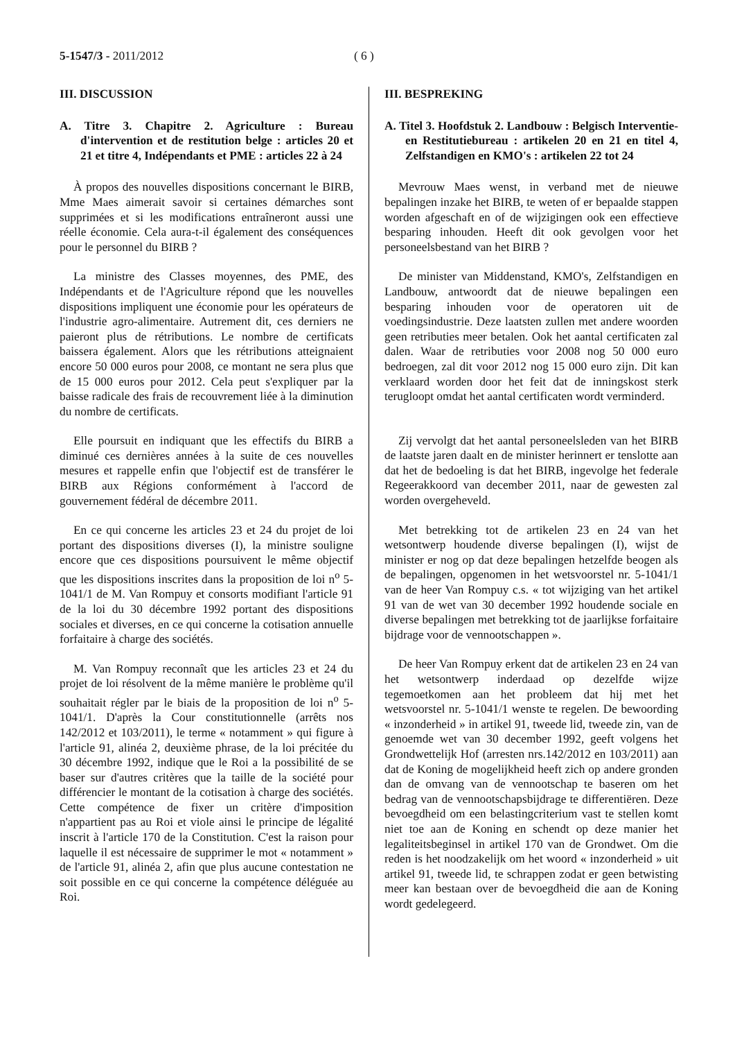5-1547/3 - 2011/2012 ( 6 )
III. DISCUSSION
A. Titre 3. Chapitre 2. Agriculture : Bureau d'intervention et de restitution belge : articles 20 et 21 et titre 4, Indépendants et PME : articles 22 à 24
À propos des nouvelles dispositions concernant le BIRB, Mme Maes aimerait savoir si certaines démarches sont supprimées et si les modifications entraîneront aussi une réelle économie. Cela aura-t-il également des conséquences pour le personnel du BIRB ?
La ministre des Classes moyennes, des PME, des Indépendants et de l'Agriculture répond que les nouvelles dispositions impliquent une économie pour les opérateurs de l'industrie agro-alimentaire. Autrement dit, ces derniers ne paieront plus de rétributions. Le nombre de certificats baissera également. Alors que les rétributions atteignaient encore 50 000 euros pour 2008, ce montant ne sera plus que de 15 000 euros pour 2012. Cela peut s'expliquer par la baisse radicale des frais de recouvrement liée à la diminution du nombre de certificats.
Elle poursuit en indiquant que les effectifs du BIRB a diminué ces dernières années à la suite de ces nouvelles mesures et rappelle enfin que l'objectif est de transférer le BIRB aux Régions conformément à l'accord de gouvernement fédéral de décembre 2011.
En ce qui concerne les articles 23 et 24 du projet de loi portant des dispositions diverses (I), la ministre souligne encore que ces dispositions poursuivent le même objectif que les dispositions inscrites dans la proposition de loi n<sup>o</sup> 5-1041/1 de M. Van Rompuy et consorts modifiant l'article 91 de la loi du 30 décembre 1992 portant des dispositions sociales et diverses, en ce qui concerne la cotisation annuelle forfaitaire à charge des sociétés.
M. Van Rompuy reconnaît que les articles 23 et 24 du projet de loi résolvent de la même manière le problème qu'il souhaitait régler par le biais de la proposition de loi n<sup>o</sup> 5-1041/1. D'après la Cour constitutionnelle (arrêts nos 142/2012 et 103/2011), le terme « notamment » qui figure à l'article 91, alinéa 2, deuxième phrase, de la loi précitée du 30 décembre 1992, indique que le Roi a la possibilité de se baser sur d'autres critères que la taille de la société pour différencier le montant de la cotisation à charge des sociétés. Cette compétence de fixer un critère d'imposition n'appartient pas au Roi et viole ainsi le principe de légalité inscrit à l'article 170 de la Constitution. C'est la raison pour laquelle il est nécessaire de supprimer le mot « notamment » de l'article 91, alinéa 2, afin que plus aucune contestation ne soit possible en ce qui concerne la compétence déléguée au Roi.
III. BESPREKING
A. Titel 3. Hoofdstuk 2. Landbouw : Belgisch Interventie- en Restitutiebureau : artikelen 20 en 21 en titel 4, Zelfstandigen en KMO's : artikelen 22 tot 24
Mevrouw Maes wenst, in verband met de nieuwe bepalingen inzake het BIRB, te weten of er bepaalde stappen worden afgeschaft en of de wijzigingen ook een effectieve besparing inhouden. Heeft dit ook gevolgen voor het personeelsbestand van het BIRB ?
De minister van Middenstand, KMO's, Zelfstandigen en Landbouw, antwoordt dat de nieuwe bepalingen een besparing inhouden voor de operatoren uit de voedingsindustrie. Deze laatsten zullen met andere woorden geen retributies meer betalen. Ook het aantal certificaten zal dalen. Waar de retributies voor 2008 nog 50 000 euro bedroegen, zal dit voor 2012 nog 15 000 euro zijn. Dit kan verklaard worden door het feit dat de inningskost sterk terugloopt omdat het aantal certificaten wordt verminderd.
Zij vervolgt dat het aantal personeelsleden van het BIRB de laatste jaren daalt en de minister herinnert er tenslotte aan dat het de bedoeling is dat het BIRB, ingevolge het federale Regeerakkoord van december 2011, naar de gewesten zal worden overgeheveld.
Met betrekking tot de artikelen 23 en 24 van het wetsontwerp houdende diverse bepalingen (I), wijst de minister er nog op dat deze bepalingen hetzelfde beogen als de bepalingen, opgenomen in het wetsvoorstel nr. 5-1041/1 van de heer Van Rompuy c.s. « tot wijziging van het artikel 91 van de wet van 30 december 1992 houdende sociale en diverse bepalingen met betrekking tot de jaarlijkse forfaitaire bijdrage voor de vennootschappen ».
De heer Van Rompuy erkent dat de artikelen 23 en 24 van het wetsontwerp inderdaad op dezelfde wijze tegemoetkomen aan het probleem dat hij met het wetsvoorstel nr. 5-1041/1 wenste te regelen. De bewoording « inzonderheid » in artikel 91, tweede lid, tweede zin, van de genoemde wet van 30 december 1992, geeft volgens het Grondwettelijk Hof (arresten nrs.142/2012 en 103/2011) aan dat de Koning de mogelijkheid heeft zich op andere gronden dan de omvang van de vennootschap te baseren om het bedrag van de vennootschapsbijdrage te differentiëren. Deze bevoegdheid om een belastingcriterium vast te stellen komt niet toe aan de Koning en schendt op deze manier het legaliteitsbeginsel in artikel 170 van de Grondwet. Om die reden is het noodzakelijk om het woord « inzonderheid » uit artikel 91, tweede lid, te schrappen zodat er geen betwisting meer kan bestaan over de bevoegdheid die aan de Koning wordt gedelegeerd.